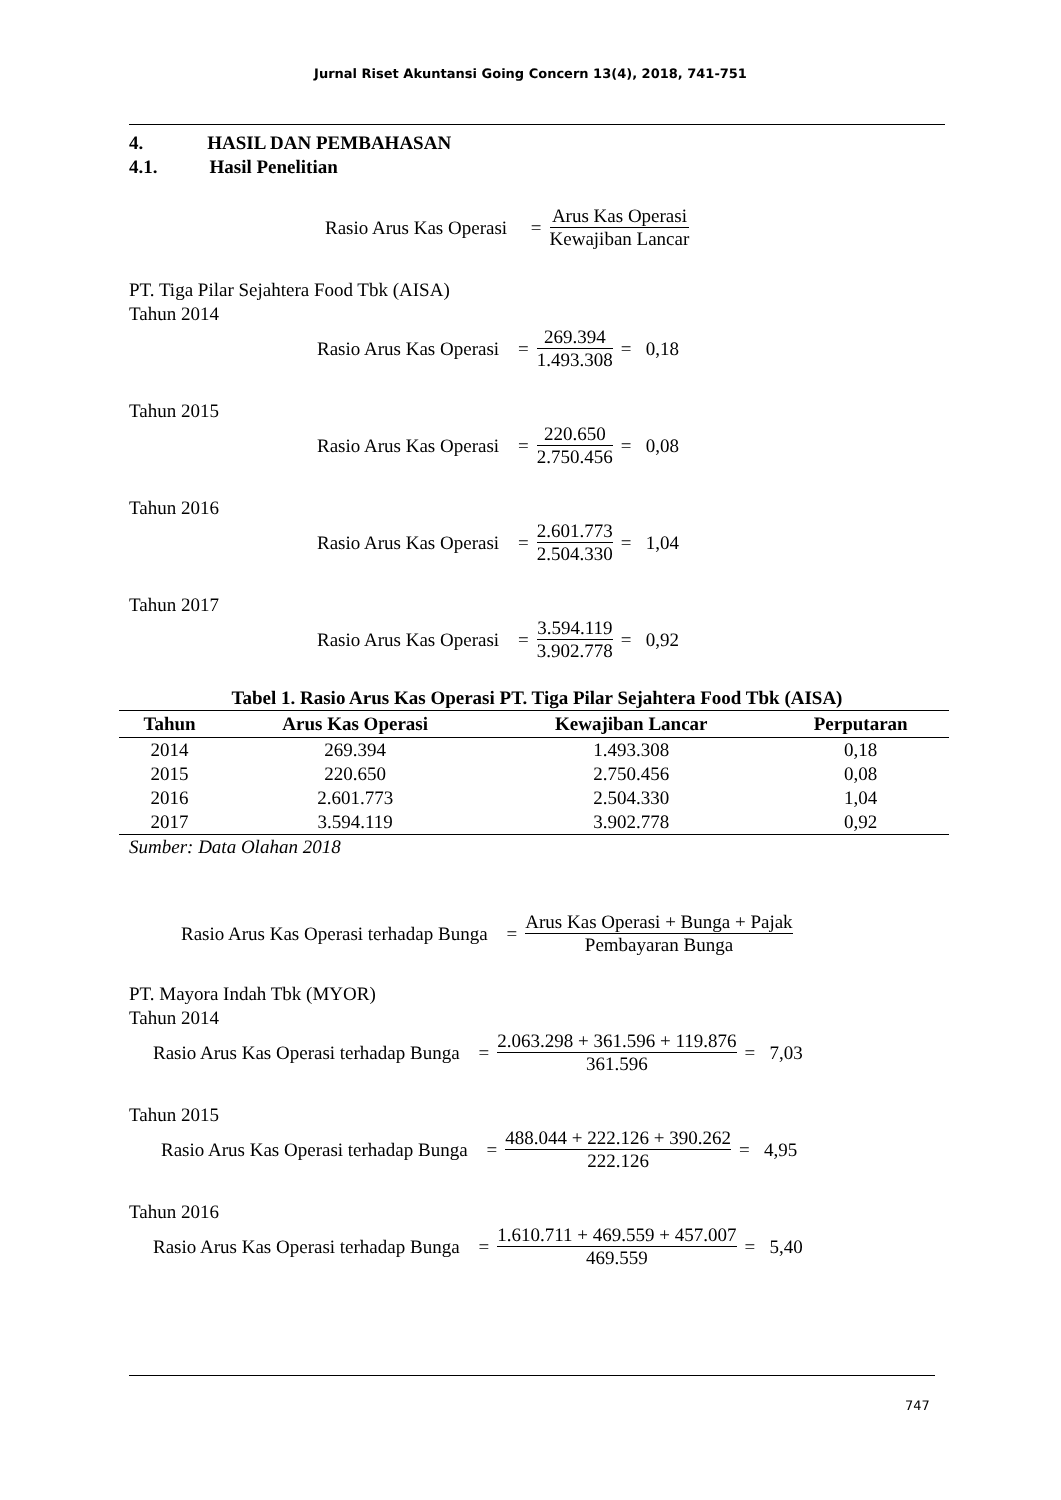Jurnal Riset Akuntansi Going Concern 13(4), 2018, 741-751
4. HASIL DAN PEMBAHASAN
4.1. Hasil Penelitian
Rasio Arus Kas Operasi = Arus Kas Operasi Kewajiban Lancar
PT. Tiga Pilar Sejahtera Food Tbk (AISA)
Tahun 2014
Rasio Arus Kas Operasi = 269.394 1.493.308 = 0,18
Tahun 2015
Rasio Arus Kas Operasi = 220.650 2.750.456 = 0,08
Tahun 2016
Rasio Arus Kas Operasi = 2.601.773 2.504.330 = 1,04
Tahun 2017
Rasio Arus Kas Operasi = 3.594.119 3.902.778 = 0,92
Tabel 1. Rasio Arus Kas Operasi PT. Tiga Pilar Sejahtera Food Tbk (AISA)
| Tahun | Arus Kas Operasi | Kewajiban Lancar | Perputaran |
| --- | --- | --- | --- |
| 2014 | 269.394 | 1.493.308 | 0,18 |
| 2015 | 220.650 | 2.750.456 | 0,08 |
| 2016 | 2.601.773 | 2.504.330 | 1,04 |
| 2017 | 3.594.119 | 3.902.778 | 0,92 |
Sumber: Data Olahan 2018
Rasio Arus Kas Operasi terhadap Bunga = Arus Kas Operasi + Bunga + Pajak Pembayaran Bunga
PT. Mayora Indah Tbk (MYOR)
Tahun 2014
Rasio Arus Kas Operasi terhadap Bunga = 2.063.298 + 361.596 + 119.876 361.596 = 7,03
Tahun 2015
Rasio Arus Kas Operasi terhadap Bunga = 488.044 + 222.126 + 390.262 222.126 = 4,95
Tahun 2016
Rasio Arus Kas Operasi terhadap Bunga = 1.610.711 + 469.559 + 457.007 469.559 = 5,40
747